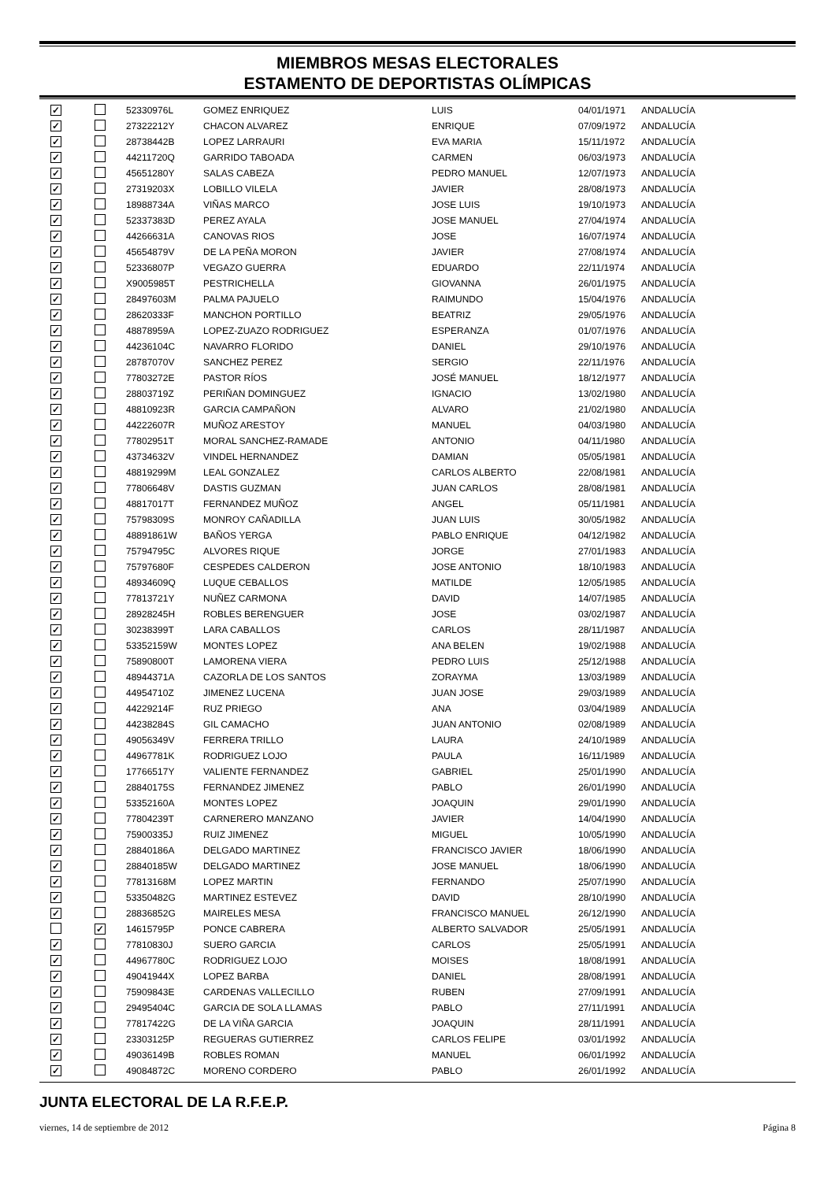MIEMBROS MESAS ELECTORALES
ESTAMENTO DE DEPORTISTAS OLÍMPICAS
| ✓ | | 52330976L | GOMEZ ENRIQUEZ | LUIS | 04/01/1971 | ANDALUCÍA |
| ✓ | | 27322212Y | CHACON ALVAREZ | ENRIQUE | 07/09/1972 | ANDALUCÍA |
| ✓ | | 28738442B | LOPEZ LARRAURI | EVA MARIA | 15/11/1972 | ANDALUCÍA |
| ✓ | | 44211720Q | GARRIDO TABOADA | CARMEN | 06/03/1973 | ANDALUCÍA |
| ✓ | | 45651280Y | SALAS CABEZA | PEDRO MANUEL | 12/07/1973 | ANDALUCÍA |
| ✓ | | 27319203X | LOBILLO VILELA | JAVIER | 28/08/1973 | ANDALUCÍA |
| ✓ | | 18988734A | VIÑAS MARCO | JOSE LUIS | 19/10/1973 | ANDALUCÍA |
| ✓ | | 52337383D | PEREZ AYALA | JOSE MANUEL | 27/04/1974 | ANDALUCÍA |
| ✓ | | 44266631A | CANOVAS RIOS | JOSE | 16/07/1974 | ANDALUCÍA |
| ✓ | | 45654879V | DE LA PEÑA MORON | JAVIER | 27/08/1974 | ANDALUCÍA |
| ✓ | | 52336807P | VEGAZO GUERRA | EDUARDO | 22/11/1974 | ANDALUCÍA |
| ✓ | | X9005985T | PESTRICHELLA | GIOVANNA | 26/01/1975 | ANDALUCÍA |
| ✓ | | 28497603M | PALMA PAJUELO | RAIMUNDO | 15/04/1976 | ANDALUCÍA |
| ✓ | | 28620333F | MANCHON PORTILLO | BEATRIZ | 29/05/1976 | ANDALUCÍA |
| ✓ | | 48878959A | LOPEZ-ZUAZO RODRIGUEZ | ESPERANZA | 01/07/1976 | ANDALUCÍA |
| ✓ | | 44236104C | NAVARRO FLORIDO | DANIEL | 29/10/1976 | ANDALUCÍA |
| ✓ | | 28787070V | SANCHEZ PEREZ | SERGIO | 22/11/1976 | ANDALUCÍA |
| ✓ | | 77803272E | PASTOR RÍOS | JOSÉ MANUEL | 18/12/1977 | ANDALUCÍA |
| ✓ | | 28803719Z | PERIÑAN DOMINGUEZ | IGNACIO | 13/02/1980 | ANDALUCÍA |
| ✓ | | 48810923R | GARCIA CAMPAÑON | ALVARO | 21/02/1980 | ANDALUCÍA |
| ✓ | | 44222607R | MUÑOZ ARESTOY | MANUEL | 04/03/1980 | ANDALUCÍA |
| ✓ | | 77802951T | MORAL SANCHEZ-RAMADE | ANTONIO | 04/11/1980 | ANDALUCÍA |
| ✓ | | 43734632V | VINDEL HERNANDEZ | DAMIAN | 05/05/1981 | ANDALUCÍA |
| ✓ | | 48819299M | LEAL GONZALEZ | CARLOS ALBERTO | 22/08/1981 | ANDALUCÍA |
| ✓ | | 77806648V | DASTIS GUZMAN | JUAN CARLOS | 28/08/1981 | ANDALUCÍA |
| ✓ | | 48817017T | FERNANDEZ MUÑOZ | ANGEL | 05/11/1981 | ANDALUCÍA |
| ✓ | | 75798309S | MONROY CAÑADILLA | JUAN LUIS | 30/05/1982 | ANDALUCÍA |
| ✓ | | 48891861W | BAÑOS YERGA | PABLO ENRIQUE | 04/12/1982 | ANDALUCÍA |
| ✓ | | 75794795C | ALVORES RIQUE | JORGE | 27/01/1983 | ANDALUCÍA |
| ✓ | | 75797680F | CESPEDES CALDERON | JOSE ANTONIO | 18/10/1983 | ANDALUCÍA |
| ✓ | | 48934609Q | LUQUE CEBALLOS | MATILDE | 12/05/1985 | ANDALUCÍA |
| ✓ | | 77813721Y | NUÑEZ CARMONA | DAVID | 14/07/1985 | ANDALUCÍA |
| ✓ | | 28928245H | ROBLES BERENGUER | JOSE | 03/02/1987 | ANDALUCÍA |
| ✓ | | 30238399T | LARA CABALLOS | CARLOS | 28/11/1987 | ANDALUCÍA |
| ✓ | | 53352159W | MONTES LOPEZ | ANA BELEN | 19/02/1988 | ANDALUCÍA |
| ✓ | | 75890800T | LAMORENA VIERA | PEDRO LUIS | 25/12/1988 | ANDALUCÍA |
| ✓ | | 48944371A | CAZORLA DE LOS SANTOS | ZORAYMA | 13/03/1989 | ANDALUCÍA |
| ✓ | | 44954710Z | JIMENEZ LUCENA | JUAN JOSE | 29/03/1989 | ANDALUCÍA |
| ✓ | | 44229214F | RUZ PRIEGO | ANA | 03/04/1989 | ANDALUCÍA |
| ✓ | | 44238284S | GIL CAMACHO | JUAN ANTONIO | 02/08/1989 | ANDALUCÍA |
| ✓ | | 49056349V | FERRERA TRILLO | LAURA | 24/10/1989 | ANDALUCÍA |
| ✓ | | 44967781K | RODRIGUEZ LOJO | PAULA | 16/11/1989 | ANDALUCÍA |
| ✓ | | 17766517Y | VALIENTE FERNANDEZ | GABRIEL | 25/01/1990 | ANDALUCÍA |
| ✓ | | 28840175S | FERNANDEZ JIMENEZ | PABLO | 26/01/1990 | ANDALUCÍA |
| ✓ | | 53352160A | MONTES LOPEZ | JOAQUIN | 29/01/1990 | ANDALUCÍA |
| ✓ | | 77804239T | CARNERERO MANZANO | JAVIER | 14/04/1990 | ANDALUCÍA |
| ✓ | | 75900335J | RUIZ JIMENEZ | MIGUEL | 10/05/1990 | ANDALUCÍA |
| ✓ | | 28840186A | DELGADO MARTINEZ | FRANCISCO JAVIER | 18/06/1990 | ANDALUCÍA |
| ✓ | | 28840185W | DELGADO MARTINEZ | JOSE MANUEL | 18/06/1990 | ANDALUCÍA |
| ✓ | | 77813168M | LOPEZ MARTIN | FERNANDO | 25/07/1990 | ANDALUCÍA |
| ✓ | | 53350482G | MARTINEZ ESTEVEZ | DAVID | 28/10/1990 | ANDALUCÍA |
| ✓ | | 28836852G | MAIRELES MESA | FRANCISCO MANUEL | 26/12/1990 | ANDALUCÍA |
| | ✓ | 14615795P | PONCE CABRERA | ALBERTO SALVADOR | 25/05/1991 | ANDALUCÍA |
| ✓ | | 77810830J | SUERO GARCIA | CARLOS | 25/05/1991 | ANDALUCÍA |
| ✓ | | 44967780C | RODRIGUEZ LOJO | MOISES | 18/08/1991 | ANDALUCÍA |
| ✓ | | 49041944X | LOPEZ BARBA | DANIEL | 28/08/1991 | ANDALUCÍA |
| ✓ | | 75909843E | CARDENAS VALLECILLO | RUBEN | 27/09/1991 | ANDALUCÍA |
| ✓ | | 29495404C | GARCIA DE SOLA LLAMAS | PABLO | 27/11/1991 | ANDALUCÍA |
| ✓ | | 77817422G | DE LA VIÑA GARCIA | JOAQUIN | 28/11/1991 | ANDALUCÍA |
| ✓ | | 23303125P | REGUERAS GUTIERREZ | CARLOS FELIPE | 03/01/1992 | ANDALUCÍA |
| ✓ | | 49036149B | ROBLES ROMAN | MANUEL | 06/01/1992 | ANDALUCÍA |
| ✓ | | 49084872C | MORENO CORDERO | PABLO | 26/01/1992 | ANDALUCÍA |
JUNTA ELECTORAL DE LA R.F.E.P.
viernes, 14 de septiembre de 2012 Página 8